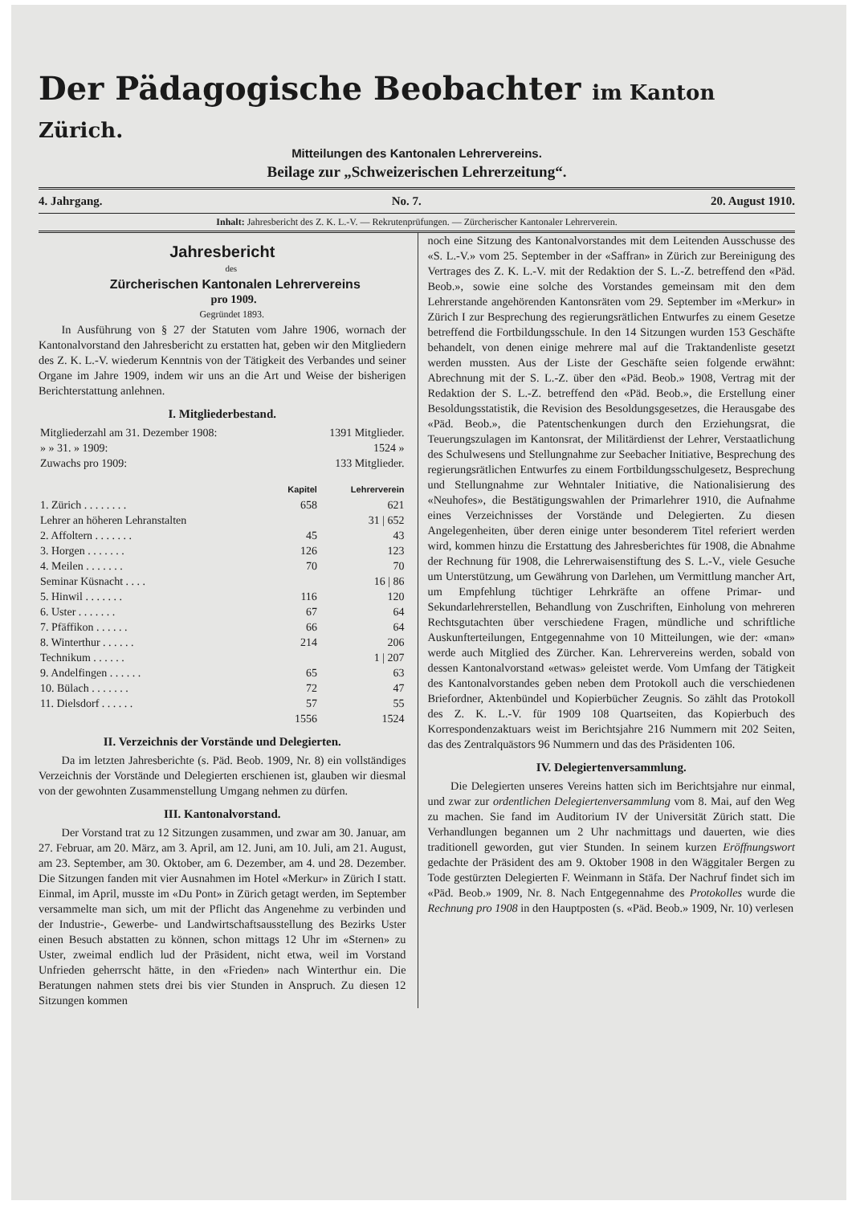Der Pädagogische Beobachter im Kanton Zürich.
Mitteilungen des Kantonalen Lehrervereins.
Beilage zur „Schweizerischen Lehrerzeitung“.
4. Jahrgang. No. 7. 20. August 1910.
Inhalt: Jahresbericht des Z. K. L.-V. — Rekrutenprüfungen. — Zürcherischer Kantonaler Lehrerverein.
Jahresbericht
des
Zürcherischen Kantonalen Lehrervereins
pro 1909.
Gegründet 1893.
In Ausführung von § 27 der Statuten vom Jahre 1906, wornach der Kantonalvorstand den Jahresbericht zu erstatten hat, geben wir den Mitgliedern des Z. K. L.-V. wiederum Kenntnis von der Tätigkeit des Verbandes und seiner Organe im Jahre 1909, indem wir uns an die Art und Weise der bisherigen Berichterstattung anlehnen.
I. Mitgliederbestand.
| Mitgliederzahl am 31. Dezember 1908: | 1391 Mitglieder. |
| » » 31. » 1909: | 1524 » |
| Zuwachs pro 1909: | 133 Mitglieder. |
| | Kapitel | Lehrerverein |
| 1. Zürich . . . . . . . . | 658 | 621 |
| Lehrer an höheren Lehranstalten | | 31 / 652 |
| 2. Affoltern . . . . . . . | 45 | 43 |
| 3. Horgen . . . . . . . | 126 | 123 |
| 4. Meilen . . . . . . . | 70 | 70 |
| Seminar Küsnacht . . . . | | 16 / 86 |
| 5. Hinwil . . . . . . . | 116 | 120 |
| 6. Uster . . . . . . . | 67 | 64 |
| 7. Pfäffikon . . . . . . | 66 | 64 |
| 8. Winterthur . . . . . . | 214 | 206 |
| Technikum . . . . . . | | 1 / 207 |
| 9. Andelfingen . . . . . . | 65 | 63 |
| 10. Bülach . . . . . . . | 72 | 47 |
| 11. Dielsdorf . . . . . . | 57 | 55 |
| | 1556 | 1524 |
II. Verzeichnis der Vorstände und Delegierten.
Da im letzten Jahresberichte (s. Päd. Beob. 1909, Nr. 8) ein vollständiges Verzeichnis der Vorstände und Delegierten erschienen ist, glauben wir diesmal von der gewohnten Zusammenstellung Umgang nehmen zu dürfen.
III. Kantonalvorstand.
Der Vorstand trat zu 12 Sitzungen zusammen, und zwar am 30. Januar, am 27. Februar, am 20. März, am 3. April, am 12. Juni, am 10. Juli, am 21. August, am 23. September, am 30. Oktober, am 6. Dezember, am 4. und 28. Dezember. Die Sitzungen fanden mit vier Ausnahmen im Hotel «Merkur» in Zürich I statt. Einmal, im April, musste im «Du Pont» in Zürich getagt werden, im September versammelte man sich, um mit der Pflicht das Angenehme zu verbinden und der Industrie-, Gewerbe- und Landwirtschaftsausstellung des Bezirks Uster einen Besuch abstatten zu können, schon mittags 12 Uhr im «Sternen» zu Uster, zweimal endlich lud der Präsident, nicht etwa, weil im Vorstand Unfrieden geherrscht hätte, in den «Frieden» nach Winterthur ein. Die Beratungen nahmen stets drei bis vier Stunden in Anspruch. Zu diesen 12 Sitzungen kommen
noch eine Sitzung des Kantonalvorstandes mit dem Leitenden Ausschusse des «S. L.-V.» vom 25. September in der «Saffran» in Zürich zur Bereinigung des Vertrages des Z. K. L.-V. mit der Redaktion der S. L.-Z. betreffend den «Päd. Beob.», sowie eine solche des Vorstandes gemeinsam mit den dem Lehrerstande angehörenden Kantonsräten vom 29. September im «Merkur» in Zürich I zur Besprechung des regierungsrätlichen Entwurfes zu einem Gesetze betreffend die Fortbildungsschule. In den 14 Sitzungen wurden 153 Geschäfte behandelt, von denen einige mehrere mal auf die Traktandenliste gesetzt werden mussten. Aus der Liste der Geschäfte seien folgende erwähnt: Abrechnung mit der S. L.-Z. über den «Päd. Beob.» 1908, Vertrag mit der Redaktion der S. L.-Z. betreffend den «Päd. Beob.», die Erstellung einer Besoldungsstatistik, die Revision des Besoldungsgesetzes, die Herausgabe des «Päd. Beob.», die Patentschenkungen durch den Erziehungsrat, die Teuerungszulagen im Kantonsrat, der Militärdienst der Lehrer, Verstaatlichung des Schulwesens und Stellungnahme zur Seebacher Initiative, Besprechung des regierungsrätlichen Entwurfes zu einem Fortbildungsschulgesetz, Besprechung und Stellungnahme zur Wehntaler Initiative, die Nationalisierung des «Neuhofes», die Bestätigungswahlen der Primarlehrer 1910, die Aufnahme eines Verzeichnisses der Vorstände und Delegierten. Zu diesen Angelegenheiten, über deren einige unter besonderem Titel referiert werden wird, kommen hinzu die Erstattung des Jahresberichtes für 1908, die Abnahme der Rechnung für 1908, die Lehrerwaisenstiftung des S. L.-V., viele Gesuche um Unterstützung, um Gewährung von Darlehen, um Vermittlung mancher Art, um Empfehlung tüchtiger Lehrkräfte an offene Primar- und Sekundarlehrerstellen, Behandlung von Zuschriften, Einholung von mehreren Rechtsgutachten über verschiedene Fragen, mündliche und schriftliche Auskunfterteilungen, Entgegennahme von 10 Mitteilungen, wie der: «man» werde auch Mitglied des Zürcher. Kan. Lehrervereins werden, sobald von dessen Kantonalvorstand «etwas» geleistet werde. Vom Umfang der Tätigkeit des Kantonalvorstandes geben neben dem Protokoll auch die verschiedenen Briefordner, Aktenbündel und Kopierbücher Zeugnis. So zählt das Protokoll des Z. K. L.-V. für 1909 108 Quartseiten, das Kopierbuch des Korrespondenzaktuars weist im Berichtsjahre 216 Nummern mit 202 Seiten, das des Zentralquästors 96 Nummern und das des Präsidenten 106.
IV. Delegiertenversammlung.
Die Delegierten unseres Vereins hatten sich im Berichtsjahre nur einmal, und zwar zur ordentlichen Delegiertenversammlung vom 8. Mai, auf den Weg zu machen. Sie fand im Auditorium IV der Universität Zürich statt. Die Verhandlungen begannen um 2 Uhr nachmittags und dauerten, wie dies traditionell geworden, gut vier Stunden. In seinem kurzen Eröffnungswort gedachte der Präsident des am 9. Oktober 1908 in den Wäggitaler Bergen zu Tode gestürzten Delegierten F. Weinmann in Stäfa. Der Nachruf findet sich im «Päd. Beob.» 1909, Nr. 8. Nach Entgegennahme des Protokolles wurde die Rechnung pro 1908 in den Hauptposten (s. «Päd. Beob.» 1909, Nr. 10) verlesen